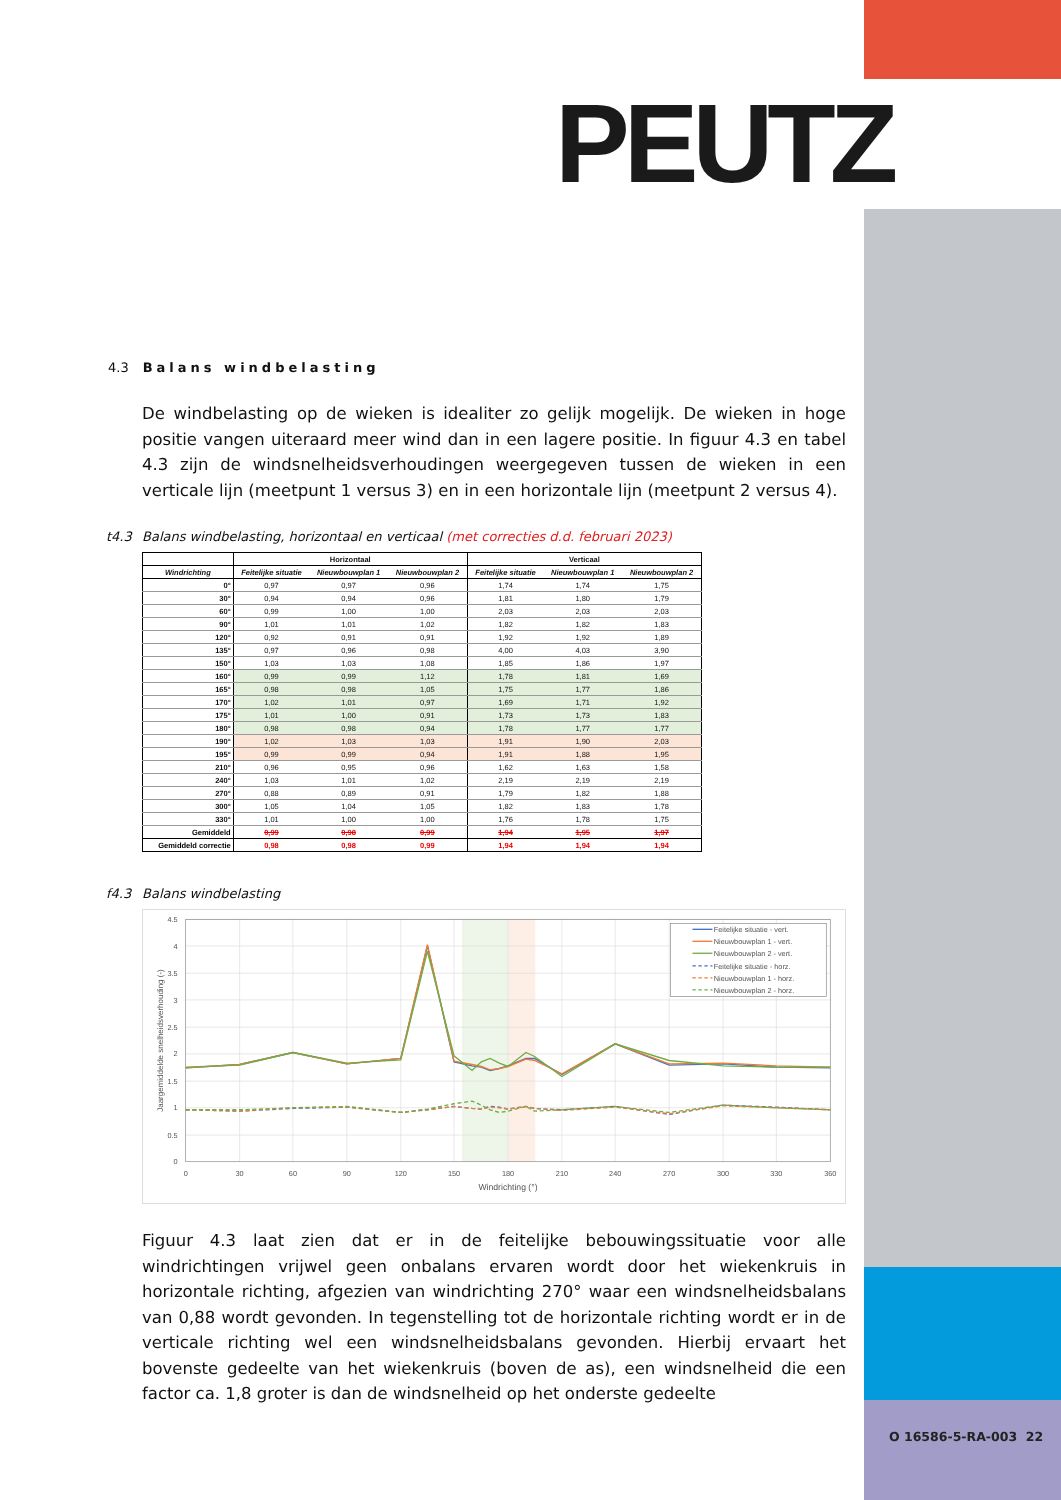O 16586-5-RA-003 22
PEUTZ
4.3 Balans windbelasting
De windbelasting op de wieken is idealiter zo gelijk mogelijk. De wieken in hoge positie vangen uiteraard meer wind dan in een lagere positie. In figuur 4.3 en tabel 4.3 zijn de windsnelheidsverhoudingen weergegeven tussen de wieken in een verticale lijn (meetpunt 1 versus 3) en in een horizontale lijn (meetpunt 2 versus 4).
t4.3 Balans windbelasting, horizontaal en verticaal (met correcties d.d. februari 2023)
| | Horizontaal | | | Verticaal | | |
| --- | --- | --- | --- | --- | --- | --- |
| Windrichting | Feitelijke situatie | Nieuwbouwplan 1 | Nieuwbouwplan 2 | Feitelijke situatie | Nieuwbouwplan 1 | Nieuwbouwplan 2 |
| 0° | 0,97 | 0,97 | 0,96 | 1,74 | 1,74 | 1,75 |
| 30° | 0,94 | 0,94 | 0,96 | 1,81 | 1,80 | 1,79 |
| 60° | 0,99 | 1,00 | 1,00 | 2,03 | 2,03 | 2,03 |
| 90° | 1,01 | 1,01 | 1,02 | 1,82 | 1,82 | 1,83 |
| 120° | 0,92 | 0,91 | 0,91 | 1,92 | 1,92 | 1,89 |
| 135° | 0,97 | 0,96 | 0,98 | 4,00 | 4,03 | 3,90 |
| 150° | 1,03 | 1,03 | 1,08 | 1,85 | 1,86 | 1,97 |
| 160° | 0,99 | 0,99 | 1,12 | 1,78 | 1,81 | 1,69 |
| 165° | 0,98 | 0,98 | 1,05 | 1,75 | 1,77 | 1,86 |
| 170° | 1,02 | 1,01 | 0,97 | 1,69 | 1,71 | 1,92 |
| 175° | 1,01 | 1,00 | 0,91 | 1,73 | 1,73 | 1,83 |
| 180° | 0,98 | 0,98 | 0,94 | 1,78 | 1,77 | 1,77 |
| 190° | 1,02 | 1,03 | 1,03 | 1,91 | 1,90 | 2,03 |
| 195° | 0,99 | 0,99 | 0,94 | 1,91 | 1,88 | 1,95 |
| 210° | 0,96 | 0,95 | 0,96 | 1,62 | 1,63 | 1,58 |
| 240° | 1,03 | 1,01 | 1,02 | 2,19 | 2,19 | 2,19 |
| 270° | 0,88 | 0,89 | 0,91 | 1,79 | 1,82 | 1,88 |
| 300° | 1,05 | 1,04 | 1,05 | 1,82 | 1,83 | 1,78 |
| 330° | 1,01 | 1,00 | 1,00 | 1,76 | 1,78 | 1,75 |
| Gemiddeld | 0,99 | 0,98 | 0,99 | 1,94 | 1,95 | 1,97 |
| Gemiddeld correctie | 0,98 | 0,98 | 0,99 | 1,94 | 1,94 | 1,94 |
f4.3 Balans windbelasting
4.5
4
3.5
3
2.5
2
1.5
1
0.5
0
0
30
60
90
120
150
180
210
240
270
300
330
360
Windrichting (°)
Jaargemiddelde snelheidsverhouding (-)
Feitelijke situatie - vert.
Nieuwbouwplan 1 - vert.
Nieuwbouwplan 2 - vert.
Feitelijke situatie - horz.
Nieuwbouwplan 1 - horz.
Nieuwbouwplan 2 - horz.
Figuur 4.3 laat zien dat er in de feitelijke bebouwingssituatie voor alle windrichtingen vrijwel geen onbalans ervaren wordt door het wiekenkruis in horizontale richting, afgezien van windrichting 270° waar een windsnelheidsbalans van 0,88 wordt gevonden. In tegenstelling tot de horizontale richting wordt er in de verticale richting wel een windsnelheidsbalans gevonden. Hierbij ervaart het bovenste gedeelte van het wiekenkruis (boven de as), een windsnelheid die een factor ca. 1,8 groter is dan de windsnelheid op het onderste gedeelte